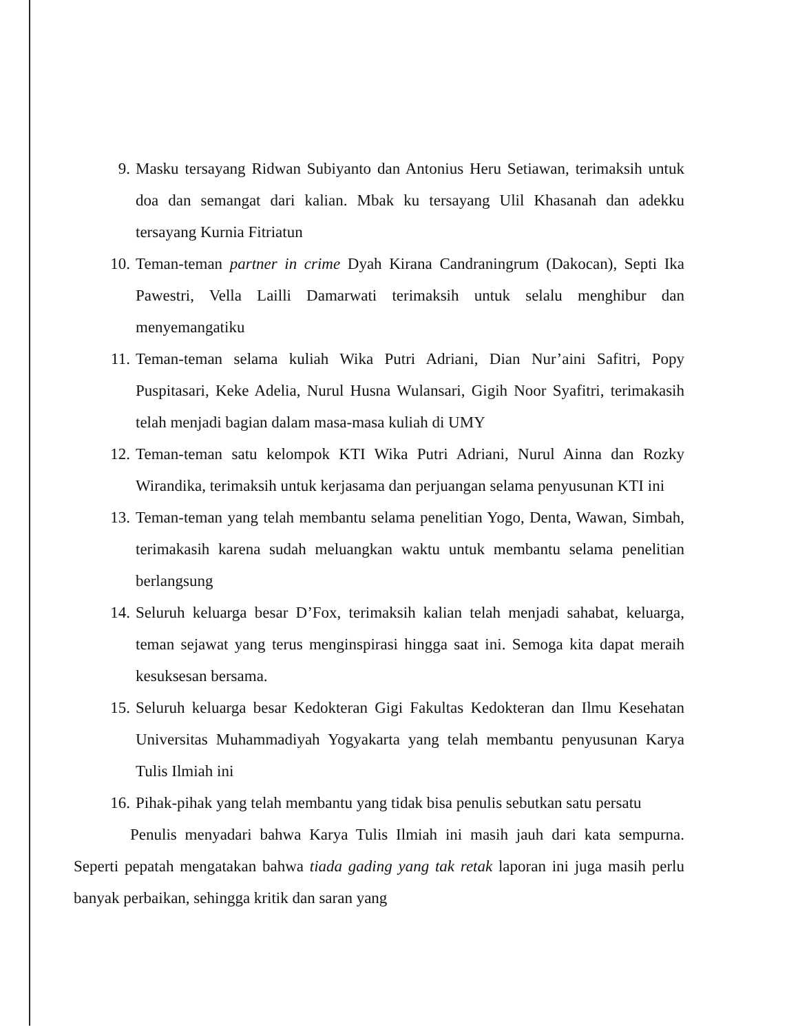9. Masku tersayang Ridwan Subiyanto dan Antonius Heru Setiawan, terimaksih untuk doa dan semangat dari kalian. Mbak ku tersayang Ulil Khasanah dan adekku tersayang Kurnia Fitriatun
10. Teman-teman partner in crime Dyah Kirana Candraningrum (Dakocan), Septi Ika Pawestri, Vella Lailli Damarwati terimaksih untuk selalu menghibur dan menyemangatiku
11. Teman-teman selama kuliah Wika Putri Adriani, Dian Nur’aini Safitri, Popy Puspitasari, Keke Adelia, Nurul Husna Wulansari, Gigih Noor Syafitri, terimakasih telah menjadi bagian dalam masa-masa kuliah di UMY
12. Teman-teman satu kelompok KTI Wika Putri Adriani, Nurul Ainna dan Rozky Wirandika, terimaksih untuk kerjasama dan perjuangan selama penyusunan KTI ini
13. Teman-teman yang telah membantu selama penelitian Yogo, Denta, Wawan, Simbah, terimakasih karena sudah meluangkan waktu untuk membantu selama penelitian berlangsung
14. Seluruh keluarga besar D’Fox, terimaksih kalian telah menjadi sahabat, keluarga, teman sejawat yang terus menginspirasi hingga saat ini. Semoga kita dapat meraih kesuksesan bersama.
15. Seluruh keluarga besar Kedokteran Gigi Fakultas Kedokteran dan Ilmu Kesehatan Universitas Muhammadiyah Yogyakarta yang telah membantu penyusunan Karya Tulis Ilmiah ini
16. Pihak-pihak yang telah membantu yang tidak bisa penulis sebutkan satu persatu
Penulis menyadari bahwa Karya Tulis Ilmiah ini masih jauh dari kata sempurna. Seperti pepatah mengatakan bahwa tiada gading yang tak retak laporan ini juga masih perlu banyak perbaikan, sehingga kritik dan saran yang